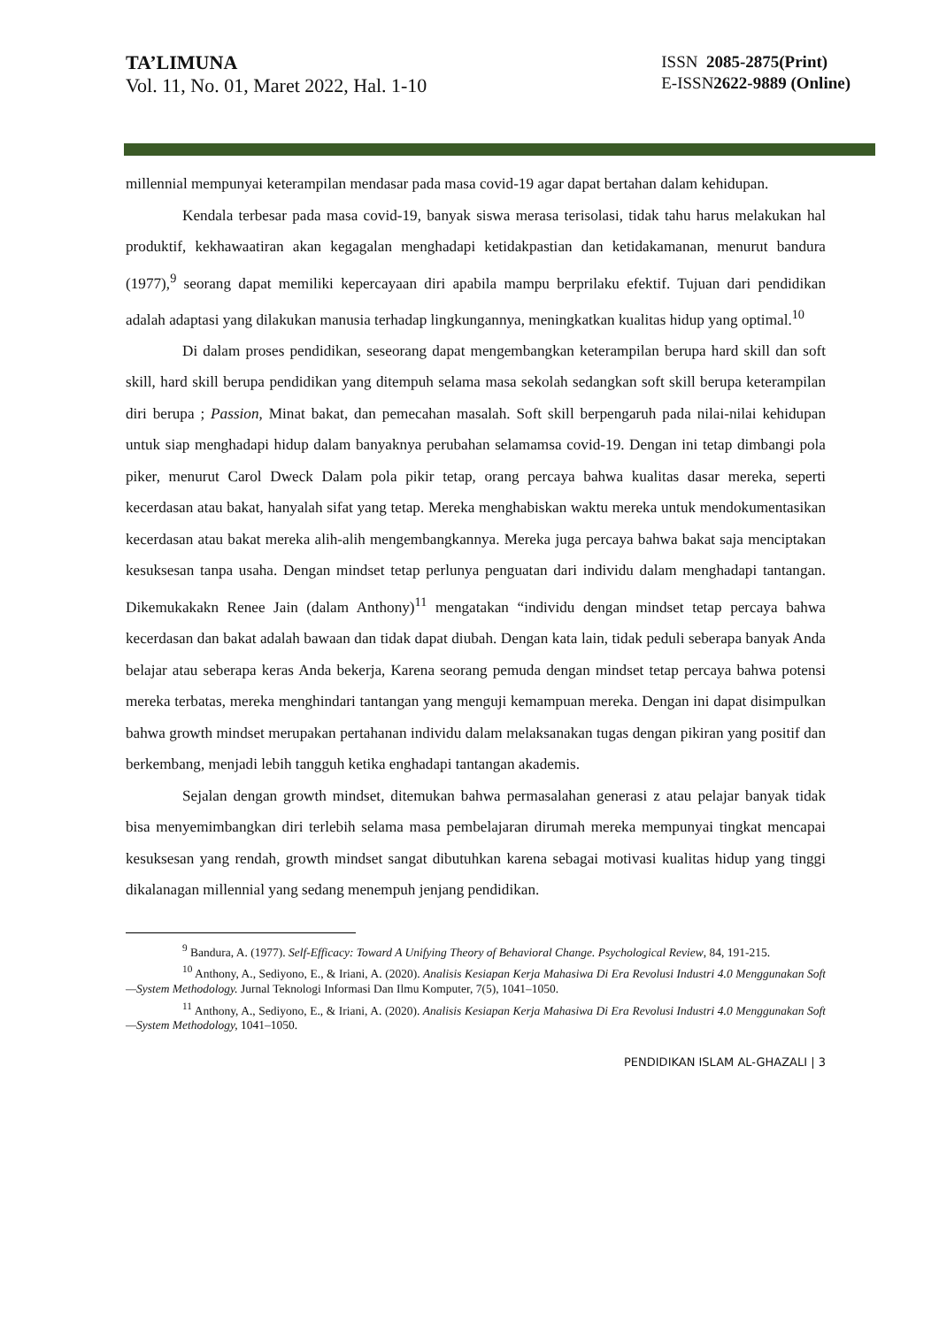TA’LIMUNA
Vol. 11, No. 01, Maret 2022, Hal. 1-10
ISSN 2085-2875(Print)
E-ISSN2622-9889 (Online)
millennial mempunyai keterampilan mendasar pada masa covid-19 agar dapat bertahan dalam kehidupan.
Kendala terbesar pada masa covid-19, banyak siswa merasa terisolasi, tidak tahu harus melakukan hal produktif, kekhawaatiran akan kegagalan menghadapi ketidakpastian dan ketidakamanan, menurut bandura (1977),<sup>9</sup> seorang dapat memiliki kepercayaan diri apabila mampu berprilaku efektif. Tujuan dari pendidikan adalah adaptasi yang dilakukan manusia terhadap lingkungannya, meningkatkan kualitas hidup yang optimal.<sup>10</sup>
Di dalam proses pendidikan, seseorang dapat mengembangkan keterampilan berupa hard skill dan soft skill, hard skill berupa pendidikan yang ditempuh selama masa sekolah sedangkan soft skill berupa keterampilan diri berupa ; Passion, Minat bakat, dan pemecahan masalah. Soft skill berpengaruh pada nilai-nilai kehidupan untuk siap menghadapi hidup dalam banyaknya perubahan selamamsa covid-19. Dengan ini tetap dimbangi pola piker, menurut Carol Dweck Dalam pola pikir tetap, orang percaya bahwa kualitas dasar mereka, seperti kecerdasan atau bakat, hanyalah sifat yang tetap. Mereka menghabiskan waktu mereka untuk mendokumentasikan kecerdasan atau bakat mereka alih-alih mengembangkannya. Mereka juga percaya bahwa bakat saja menciptakan kesuksesan tanpa usaha. Dengan mindset tetap perlunya penguatan dari individu dalam menghadapi tantangan. Dikemukakakn Renee Jain (dalam Anthony)<sup>11</sup> mengatakan “individu dengan mindset tetap percaya bahwa kecerdasan dan bakat adalah bawaan dan tidak dapat diubah. Dengan kata lain, tidak peduli seberapa banyak Anda belajar atau seberapa keras Anda bekerja, Karena seorang pemuda dengan mindset tetap percaya bahwa potensi mereka terbatas, mereka menghindari tantangan yang menguji kemampuan mereka. Dengan ini dapat disimpulkan bahwa growth mindset merupakan pertahanan individu dalam melaksanakan tugas dengan pikiran yang positif dan berkembang, menjadi lebih tangguh ketika enghadapi tantangan akademis.
Sejalan dengan growth mindset, ditemukan bahwa permasalahan generasi z atau pelajar banyak tidak bisa menyemimbangkan diri terlebih selama masa pembelajaran dirumah mereka mempunyai tingkat mencapai kesuksesan yang rendah, growth mindset sangat dibutuhkan karena sebagai motivasi kualitas hidup yang tinggi dikalanagan millennial yang sedang menempuh jenjang pendidikan.
<sup>9</sup> Bandura, A. (1977). Self-Efficacy: Toward A Unifying Theory of Behavioral Change. Psychological Review, 84, 191-215.
<sup>10</sup> Anthony, A., Sediyono, E., & Iriani, A. (2020). Analisis Kesiapan Kerja Mahasiwa Di Era Revolusi Industri 4.0 Menggunakan Soft—System Methodology. Jurnal Teknologi Informasi Dan Ilmu Komputer, 7(5), 1041–1050.
<sup>11</sup> Anthony, A., Sediyono, E., & Iriani, A. (2020). Analisis Kesiapan Kerja Mahasiwa Di Era Revolusi Industri 4.0 Menggunakan Soft—System Methodology, 1041–1050.
PENDIDIKAN ISLAM AL-GHAZALI | 3